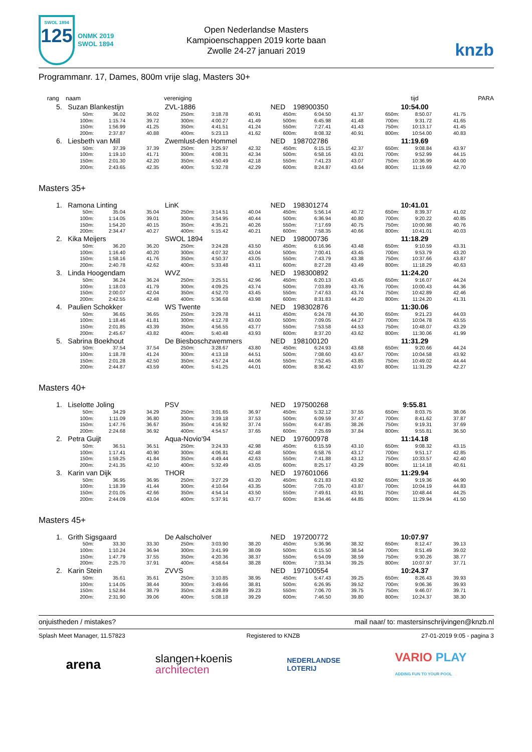SWOL 1894
125
ONMK 2019
SWOL 1894
Open Nederlandse Masters
Kampioenschappen 2019 korte baan
Zwolle 24-27 januari 2019
knzb
Programmanr. 17, Dames, 800m vrije slag, Masters 30+
| rang naam | | | vereniging | | | | | | tijd | | | PARA |
| 5. Suzan Blankestijn | | | ZVL-1886 | | | NED 198900350 | | | 10:54.00 | | | |
| 50m: | 36.02 | 36.02 | 250m: | 3:18.78 | 40.91 | 450m: | 6:04.50 | 41.37 | 650m: | 8:50.07 | 41.75 | |
| 100m: | 1:15.74 | 39.72 | 300m: | 4:00.27 | 41.49 | 500m: | 6:45.98 | 41.48 | 700m: | 9:31.72 | 41.65 | |
| 150m: | 1:56.99 | 41.25 | 350m: | 4:41.51 | 41.24 | 550m: | 7:27.41 | 41.43 | 750m: | 10:13.17 | 41.45 | |
| 200m: | 2:37.87 | 40.88 | 400m: | 5:23.13 | 41.62 | 600m: | 8:08.32 | 40.91 | 800m: | 10:54.00 | 40.83 | |
| 6. Liesbeth van Mill | | | Zwemlust-den Hommel | | | NED 198702786 | | | 11:19.69 | | | |
| 50m: | 37.39 | 37.39 | 250m: | 3:25.97 | 42.32 | 450m: | 6:15.15 | 42.37 | 650m: | 9:08.84 | 43.97 | |
| 100m: | 1:19.10 | 41.71 | 300m: | 4:08.31 | 42.34 | 500m: | 6:58.16 | 43.01 | 700m: | 9:52.99 | 44.15 | |
| 150m: | 2:01.30 | 42.20 | 350m: | 4:50.49 | 42.18 | 550m: | 7:41.23 | 43.07 | 750m: | 10:36.99 | 44.00 | |
| 200m: | 2:43.65 | 42.35 | 400m: | 5:32.78 | 42.29 | 600m: | 8:24.87 | 43.64 | 800m: | 11:19.69 | 42.70 | |
Masters 35+
| 1. Ramona Linting | | | LinK | | | NED 198301274 | | | 10:41.01 | | | |
| 50m: | 35.04 | 35.04 | 250m: | 3:14.51 | 40.04 | 450m: | 5:56.14 | 40.72 | 650m: | 8:39.37 | 41.02 | |
| 100m: | 1:14.05 | 39.01 | 300m: | 3:54.95 | 40.44 | 500m: | 6:36.94 | 40.80 | 700m: | 9:20.22 | 40.85 | |
| 150m: | 1:54.20 | 40.15 | 350m: | 4:35.21 | 40.26 | 550m: | 7:17.69 | 40.75 | 750m: | 10:00.98 | 40.76 | |
| 200m: | 2:34.47 | 40.27 | 400m: | 5:15.42 | 40.21 | 600m: | 7:58.35 | 40.66 | 800m: | 10:41.01 | 40.03 | |
| 2. Kika Meijers | | | SWOL 1894 | | | NED 198000736 | | | 11:18.29 | | | |
| 50m: | 36.20 | 36.20 | 250m: | 3:24.28 | 43.50 | 450m: | 6:16.96 | 43.48 | 650m: | 9:10.59 | 43.31 | |
| 100m: | 1:16.40 | 40.20 | 300m: | 4:07.32 | 43.04 | 500m: | 7:00.41 | 43.45 | 700m: | 9:53.79 | 43.20 | |
| 150m: | 1:58.16 | 41.76 | 350m: | 4:50.37 | 43.05 | 550m: | 7:43.79 | 43.38 | 750m: | 10:37.66 | 43.87 | |
| 200m: | 2:40.78 | 42.62 | 400m: | 5:33.48 | 43.11 | 600m: | 8:27.28 | 43.49 | 800m: | 11:18.29 | 40.63 | |
| 3. Linda Hoogendam | | | WVZ | | | NED 198300892 | | | 11:24.20 | | | |
| 50m: | 36.24 | 36.24 | 250m: | 3:25.51 | 42.96 | 450m: | 6:20.13 | 43.45 | 650m: | 9:16.07 | 44.24 | |
| 100m: | 1:18.03 | 41.79 | 300m: | 4:09.25 | 43.74 | 500m: | 7:03.89 | 43.76 | 700m: | 10:00.43 | 44.36 | |
| 150m: | 2:00.07 | 42.04 | 350m: | 4:52.70 | 43.45 | 550m: | 7:47.63 | 43.74 | 750m: | 10:42.89 | 42.46 | |
| 200m: | 2:42.55 | 42.48 | 400m: | 5:36.68 | 43.98 | 600m: | 8:31.83 | 44.20 | 800m: | 11:24.20 | 41.31 | |
| 4. Paulien Schokker | | | WS Twente | | | NED 198302876 | | | 11:30.06 | | | |
| 50m: | 36.65 | 36.65 | 250m: | 3:29.78 | 44.11 | 450m: | 6:24.78 | 44.30 | 650m: | 9:21.23 | 44.03 | |
| 100m: | 1:18.46 | 41.81 | 300m: | 4:12.78 | 43.00 | 500m: | 7:09.05 | 44.27 | 700m: | 10:04.78 | 43.55 | |
| 150m: | 2:01.85 | 43.39 | 350m: | 4:56.55 | 43.77 | 550m: | 7:53.58 | 44.53 | 750m: | 10:48.07 | 43.29 | |
| 200m: | 2:45.67 | 43.82 | 400m: | 5:40.48 | 43.93 | 600m: | 8:37.20 | 43.62 | 800m: | 11:30.06 | 41.99 | |
| 5. Sabrina Boekhout | | | De Biesboschzwemmers | | | NED 198100120 | | | 11:31.29 | | | |
| 50m: | 37.54 | 37.54 | 250m: | 3:28.67 | 43.80 | 450m: | 6:24.93 | 43.68 | 650m: | 9:20.66 | 44.24 | |
| 100m: | 1:18.78 | 41.24 | 300m: | 4:13.18 | 44.51 | 500m: | 7:08.60 | 43.67 | 700m: | 10:04.58 | 43.92 | |
| 150m: | 2:01.28 | 42.50 | 350m: | 4:57.24 | 44.06 | 550m: | 7:52.45 | 43.85 | 750m: | 10:49.02 | 44.44 | |
| 200m: | 2:44.87 | 43.59 | 400m: | 5:41.25 | 44.01 | 600m: | 8:36.42 | 43.97 | 800m: | 11:31.29 | 42.27 | |
Masters 40+
| 1. Liselotte Joling | | | PSV | | | NED 197500268 | | | 9:55.81 | | | |
| 50m: | 34.29 | 34.29 | 250m: | 3:01.65 | 36.97 | 450m: | 5:32.12 | 37.55 | 650m: | 8:03.75 | 38.06 | |
| 100m: | 1:11.09 | 36.80 | 300m: | 3:39.18 | 37.53 | 500m: | 6:09.59 | 37.47 | 700m: | 8:41.62 | 37.87 | |
| 150m: | 1:47.76 | 36.67 | 350m: | 4:16.92 | 37.74 | 550m: | 6:47.85 | 38.26 | 750m: | 9:19.31 | 37.69 | |
| 200m: | 2:24.68 | 36.92 | 400m: | 4:54.57 | 37.65 | 600m: | 7:25.69 | 37.84 | 800m: | 9:55.81 | 36.50 | |
| 2. Petra Guijt | | | Aqua-Novio'94 | | | NED 197600978 | | | 11:14.18 | | | |
| 50m: | 36.51 | 36.51 | 250m: | 3:24.33 | 42.98 | 450m: | 6:15.59 | 43.10 | 650m: | 9:08.32 | 43.15 | |
| 100m: | 1:17.41 | 40.90 | 300m: | 4:06.81 | 42.48 | 500m: | 6:58.76 | 43.17 | 700m: | 9:51.17 | 42.85 | |
| 150m: | 1:59.25 | 41.84 | 350m: | 4:49.44 | 42.63 | 550m: | 7:41.88 | 43.12 | 750m: | 10:33.57 | 42.40 | |
| 200m: | 2:41.35 | 42.10 | 400m: | 5:32.49 | 43.05 | 600m: | 8:25.17 | 43.29 | 800m: | 11:14.18 | 40.61 | |
| 3. Karin van Dijk | | | THOR | | | NED 197601066 | | | 11:29.94 | | | |
| 50m: | 36.95 | 36.95 | 250m: | 3:27.29 | 43.20 | 450m: | 6:21.83 | 43.92 | 650m: | 9:19.36 | 44.90 | |
| 100m: | 1:18.39 | 41.44 | 300m: | 4:10.64 | 43.35 | 500m: | 7:05.70 | 43.87 | 700m: | 10:04.19 | 44.83 | |
| 150m: | 2:01.05 | 42.66 | 350m: | 4:54.14 | 43.50 | 550m: | 7:49.61 | 43.91 | 750m: | 10:48.44 | 44.25 | |
| 200m: | 2:44.09 | 43.04 | 400m: | 5:37.91 | 43.77 | 600m: | 8:34.46 | 44.85 | 800m: | 11:29.94 | 41.50 | |
Masters 45+
| 1. Grith Sigsgaard | | | De Aalscholver | | | NED 197200772 | | | 10:07.97 | | | |
| 50m: | 33.30 | 33.30 | 250m: | 3:03.90 | 38.20 | 450m: | 5:36.96 | 38.32 | 650m: | 8:12.47 | 39.13 | |
| 100m: | 1:10.24 | 36.94 | 300m: | 3:41.99 | 38.09 | 500m: | 6:15.50 | 38.54 | 700m: | 8:51.49 | 39.02 | |
| 150m: | 1:47.79 | 37.55 | 350m: | 4:20.36 | 38.37 | 550m: | 6:54.09 | 38.59 | 750m: | 9:30.26 | 38.77 | |
| 200m: | 2:25.70 | 37.91 | 400m: | 4:58.64 | 38.28 | 600m: | 7:33.34 | 39.25 | 800m: | 10:07.97 | 37.71 | |
| 2. Karin Stein | | | ZVVS | | | NED 197100554 | | | 10:24.37 | | | |
| 50m: | 35.61 | 35.61 | 250m: | 3:10.85 | 38.95 | 450m: | 5:47.43 | 39.25 | 650m: | 8:26.43 | 39.93 | |
| 100m: | 1:14.05 | 38.44 | 300m: | 3:49.66 | 38.81 | 500m: | 6:26.95 | 39.52 | 700m: | 9:06.36 | 39.93 | |
| 150m: | 1:52.84 | 38.79 | 350m: | 4:28.89 | 39.23 | 550m: | 7:06.70 | 39.75 | 750m: | 9:46.07 | 39.71 | |
| 200m: | 2:31.90 | 39.06 | 400m: | 5:08.18 | 39.29 | 600m: | 7:46.50 | 39.80 | 800m: | 10:24.37 | 38.30 | |
onjuistheden / mistakes? mail naar/ to: mastersinschrijvingen@knzb.nl
Splash Meet Manager, 11.57823 Registered to KNZB 27-01-2019 9:05 - pagina 3
arena slangen+koenis
architecten NEDERLANDSE
LOTERIJ VARIO PLAY
ADDING FUN TO YOUR POOL